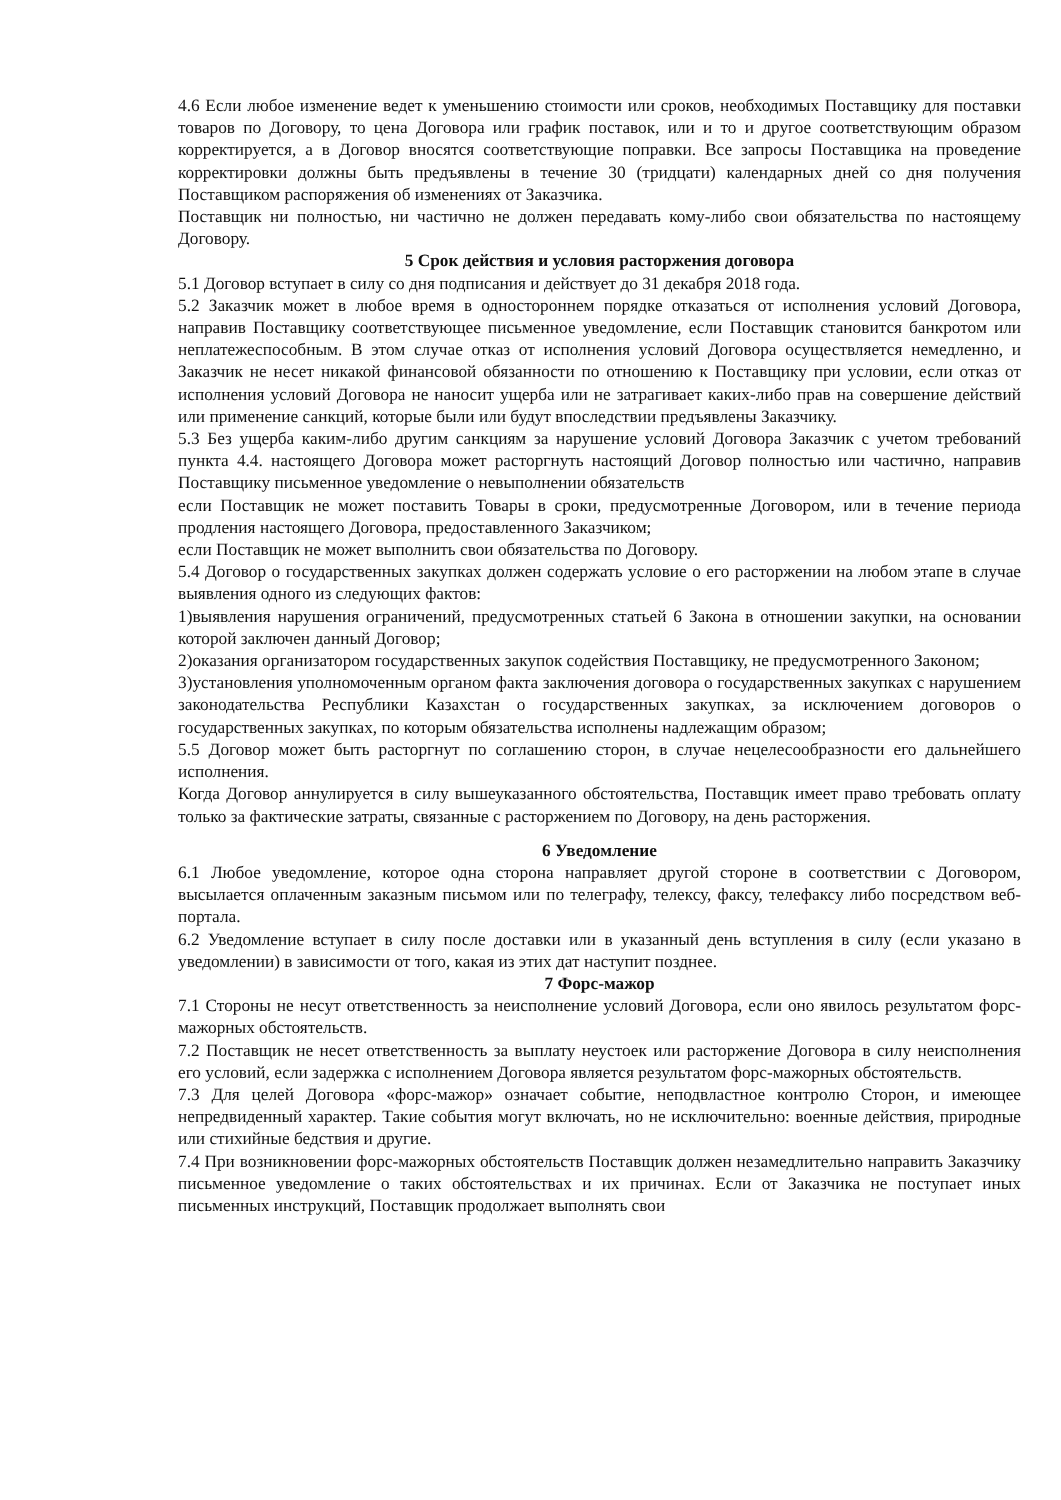4.6 Если любое изменение ведет к уменьшению стоимости или сроков, необходимых Поставщику для поставки товаров по Договору, то цена Договора или график поставок, или и то и другое соответствующим образом корректируется, а в Договор вносятся соответствующие поправки. Все запросы Поставщика на проведение корректировки должны быть предъявлены в течение 30 (тридцати) календарных дней со дня получения Поставщиком распоряжения об изменениях от Заказчика.
Поставщик ни полностью, ни частично не должен передавать кому-либо свои обязательства по настоящему Договору.
5 Срок действия и условия расторжения договора
5.1 Договор вступает в силу со дня подписания и действует до 31 декабря 2018 года.
5.2 Заказчик может в любое время в одностороннем порядке отказаться от исполнения условий Договора, направив Поставщику соответствующее письменное уведомление, если Поставщик становится банкротом или неплатежеспособным. В этом случае отказ от исполнения условий Договора осуществляется немедленно, и Заказчик не несет никакой финансовой обязанности по отношению к Поставщику при условии, если отказ от исполнения условий Договора не наносит ущерба или не затрагивает каких-либо прав на совершение действий или применение санкций, которые были или будут впоследствии предъявлены Заказчику.
5.3 Без ущерба каким-либо другим санкциям за нарушение условий Договора Заказчик с учетом требований пункта 4.4. настоящего Договора может расторгнуть настоящий Договор полностью или частично, направив Поставщику письменное уведомление о невыполнении обязательств
если Поставщик не может поставить Товары в сроки, предусмотренные Договором, или в течение периода продления настоящего Договора, предоставленного Заказчиком;
если Поставщик не может выполнить свои обязательства по Договору.
5.4 Договор о государственных закупках должен содержать условие о его расторжении на любом этапе в случае выявления одного из следующих фактов:
1)выявления нарушения ограничений, предусмотренных статьей 6 Закона в отношении закупки, на основании которой заключен данный Договор;
2)оказания организатором государственных закупок содействия Поставщику, не предусмотренного Законом;
3)установления уполномоченным органом факта заключения договора о государственных закупках с нарушением законодательства Республики Казахстан о государственных закупках, за исключением договоров о государственных закупках, по которым обязательства исполнены надлежащим образом;
5.5 Договор может быть расторгнут по соглашению сторон, в случае нецелесообразности его дальнейшего исполнения.
Когда Договор аннулируется в силу вышеуказанного обстоятельства, Поставщик имеет право требовать оплату только за фактические затраты, связанные с расторжением по Договору, на день расторжения.
6 Уведомление
6.1 Любое уведомление, которое одна сторона направляет другой стороне в соответствии с Договором, высылается оплаченным заказным письмом или по телеграфу, телексу, факсу, телефаксу либо посредством веб-портала.
6.2 Уведомление вступает в силу после доставки или в указанный день вступления в силу (если указано в уведомлении) в зависимости от того, какая из этих дат наступит позднее.
7 Форс-мажор
7.1 Стороны не несут ответственность за неисполнение условий Договора, если оно явилось результатом форс-мажорных обстоятельств.
7.2 Поставщик не несет ответственность за выплату неустоек или расторжение Договора в силу неисполнения его условий, если задержка с исполнением Договора является результатом форс-мажорных обстоятельств.
7.3 Для целей Договора «форс-мажор» означает событие, неподвластное контролю Сторон, и имеющее непредвиденный характер. Такие события могут включать, но не исключительно: военные действия, природные или стихийные бедствия и другие.
7.4 При возникновении форс-мажорных обстоятельств Поставщик должен незамедлительно направить Заказчику письменное уведомление о таких обстоятельствах и их причинах. Если от Заказчика не поступает иных письменных инструкций, Поставщик продолжает выполнять свои